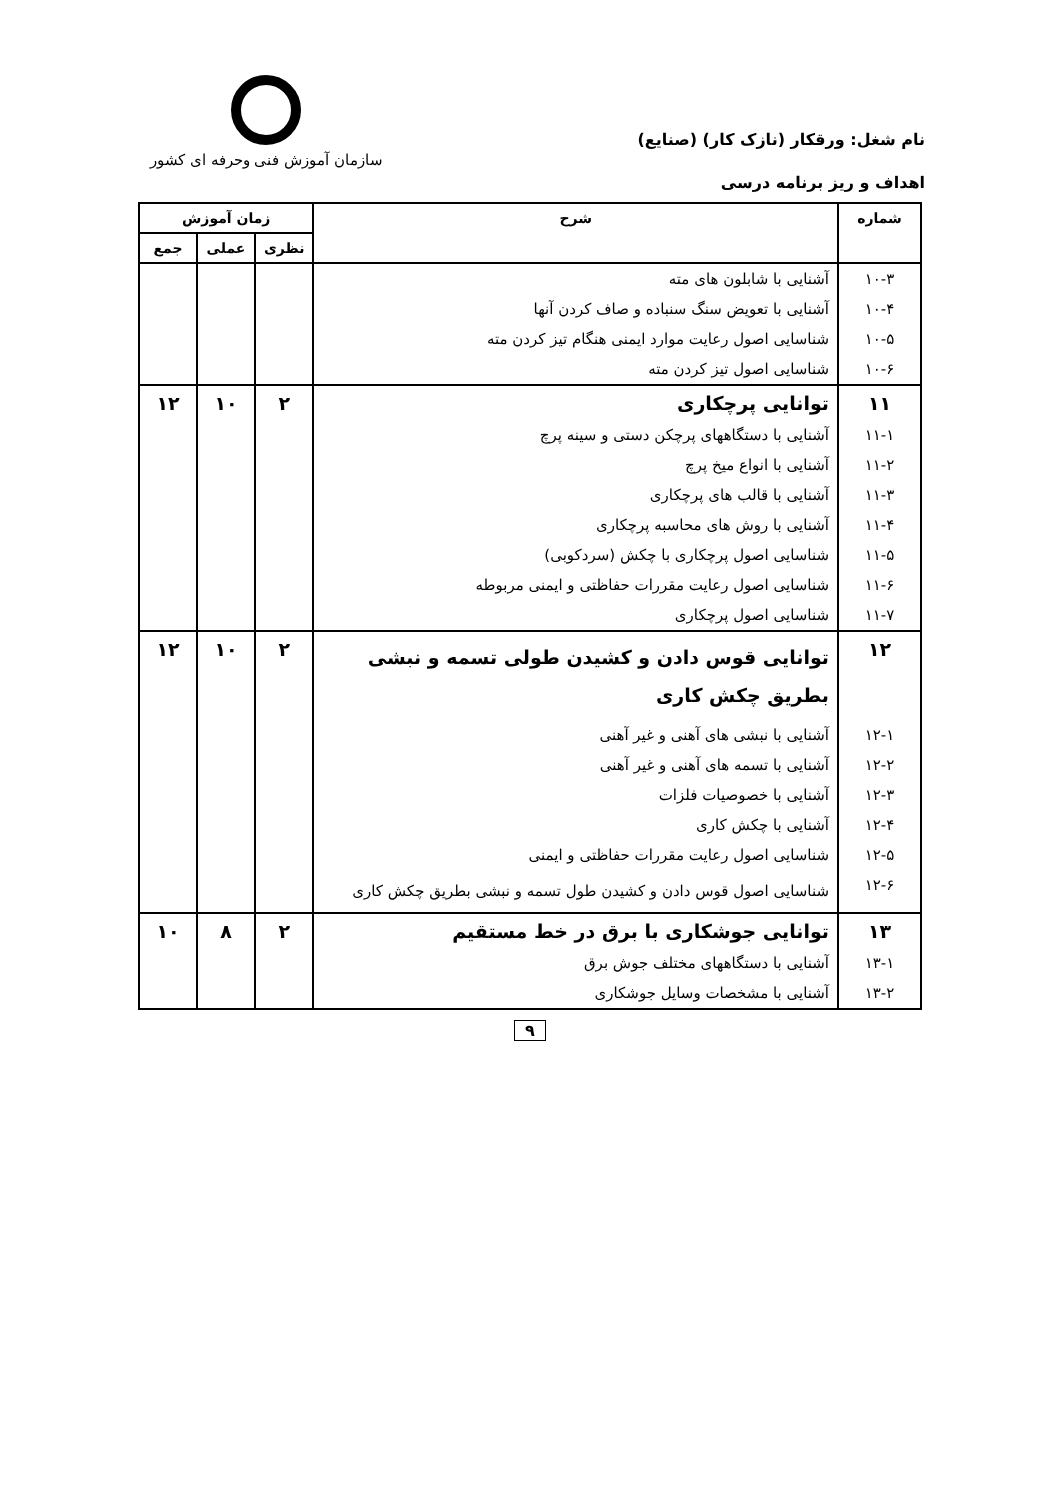نام شغل: ورقکار (نازک کار) (صنایع)
سازمان آموزش فنی وحرفه ای کشور
اهداف و ریز برنامه درسی
| شماره | شرح | زمان آموزش | | |
| --- | --- | --- | --- | --- |
| | | نظری | عملی | جمع |
| ۱۰-۳ | آشنایی با شابلون های مته | | | |
| ۱۰-۴ | آشنایی با تعویض سنگ سنباده و صاف کردن آنها | | | |
| ۱۰-۵ | شناسایی اصول رعایت موارد ایمنی هنگام تیز کردن مته | | | |
| ۱۰-۶ | شناسایی اصول تیز کردن مته | | | |
| ۱۱ | توانایی پرچکاری | ۲ | ۱۰ | ۱۲ |
| ۱۱-۱ | آشنایی با دستگاههای پرچکن دستی و سینه پرچ | | | |
| ۱۱-۲ | آشنایی با انواع میخ پرچ | | | |
| ۱۱-۳ | آشنایی با قالب های پرچکاری | | | |
| ۱۱-۴ | آشنایی با روش های محاسبه پرچکاری | | | |
| ۱۱-۵ | شناسایی اصول پرچکاری با چکش (سردکوبی) | | | |
| ۱۱-۶ | شناسایی اصول رعایت مقررات حفاظتی و ایمنی مربوطه | | | |
| ۱۱-۷ | شناسایی اصول پرچکاری | | | |
| ۱۲ | توانایی قوس دادن و کشیدن طولی تسمه و نبشی بطریق چکش کاری | ۲ | ۱۰ | ۱۲ |
| ۱۲-۱ | آشنایی با نبشی های آهنی و غیر آهنی | | | |
| ۱۲-۲ | آشنایی با تسمه های آهنی و غیر آهنی | | | |
| ۱۲-۳ | آشنایی با خصوصیات فلزات | | | |
| ۱۲-۴ | آشنایی با چکش کاری | | | |
| ۱۲-۵ | شناسایی اصول رعایت مقررات حفاظتی و ایمنی | | | |
| ۱۲-۶ | شناسایی اصول قوس دادن و کشیدن طول تسمه و نبشی بطریق چکش کاری | | | |
| ۱۳ | توانایی جوشکاری با برق در خط مستقیم | ۲ | ۸ | ۱۰ |
| ۱۳-۱ | آشنایی با دستگاههای مختلف جوش برق | | | |
| ۱۳-۲ | آشنایی با مشخصات وسایل جوشکاری | | | |
۹